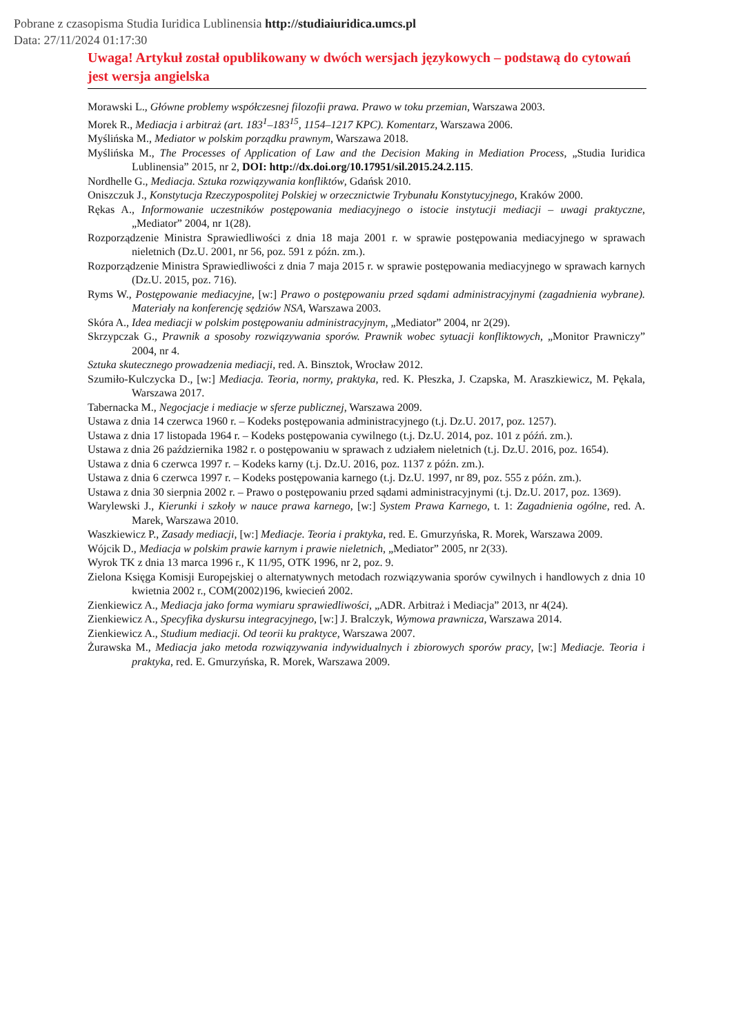Pobrane z czasopisma Studia Iuridica Lublinensia http://studiaiuridica.umcs.pl
Data: 27/11/2024 01:17:30
Uwaga! Artykuł został opublikowany w dwóch wersjach językowych – podstawą do cytowań jest wersja angielska
Morawski L., Główne problemy współczesnej filozofii prawa. Prawo w toku przemian, Warszawa 2003.
Morek R., Mediacja i arbitraż (art. 183<sup>1</sup>–183<sup>15</sup>, 1154–1217 KPC). Komentarz, Warszawa 2006.
Myślińska M., Mediator w polskim porządku prawnym, Warszawa 2018.
Myślińska M., The Processes of Application of Law and the Decision Making in Mediation Process, „Studia Iuridica Lublinensia” 2015, nr 2, DOI: http://dx.doi.org/10.17951/sil.2015.24.2.115.
Nordhelle G., Mediacja. Sztuka rozwiązywania konfliktów, Gdańsk 2010.
Oniszczuk J., Konstytucja Rzeczypospolitej Polskiej w orzecznictwie Trybunału Konstytucyjnego, Kraków 2000.
Rękas A., Informowanie uczestników postępowania mediacyjnego o istocie instytucji mediacji – uwagi praktyczne, „Mediator” 2004, nr 1(28).
Rozporządzenie Ministra Sprawiedliwości z dnia 18 maja 2001 r. w sprawie postępowania mediacyjnego w sprawach nieletnich (Dz.U. 2001, nr 56, poz. 591 z późn. zm.).
Rozporządzenie Ministra Sprawiedliwości z dnia 7 maja 2015 r. w sprawie postępowania mediacyjnego w sprawach karnych (Dz.U. 2015, poz. 716).
Ryms W., Postępowanie mediacyjne, [w:] Prawo o postępowaniu przed sądami administracyjnymi (zagadnienia wybrane). Materiały na konferencję sędziów NSA, Warszawa 2003.
Skóra A., Idea mediacji w polskim postępowaniu administracyjnym, „Mediator” 2004, nr 2(29).
Skrzypczak G., Prawnik a sposoby rozwiązywania sporów. Prawnik wobec sytuacji konfliktowych, „Monitor Prawniczy” 2004, nr 4.
Sztuka skutecznego prowadzenia mediacji, red. A. Binsztok, Wrocław 2012.
Szumiło-Kulczycka D., [w:] Mediacja. Teoria, normy, praktyka, red. K. Płeszka, J. Czapska, M. Araszkiewicz, M. Pękala, Warszawa 2017.
Tabernacka M., Negocjacje i mediacje w sferze publicznej, Warszawa 2009.
Ustawa z dnia 14 czerwca 1960 r. – Kodeks postępowania administracyjnego (t.j. Dz.U. 2017, poz. 1257).
Ustawa z dnia 17 listopada 1964 r. – Kodeks postępowania cywilnego (t.j. Dz.U. 2014, poz. 101 z późń. zm.).
Ustawa z dnia 26 października 1982 r. o postępowaniu w sprawach z udziałem nieletnich (t.j. Dz.U. 2016, poz. 1654).
Ustawa z dnia 6 czerwca 1997 r. – Kodeks karny (t.j. Dz.U. 2016, poz. 1137 z późn. zm.).
Ustawa z dnia 6 czerwca 1997 r. – Kodeks postępowania karnego (t.j. Dz.U. 1997, nr 89, poz. 555 z późn. zm.).
Ustawa z dnia 30 sierpnia 2002 r. – Prawo o postępowaniu przed sądami administracyjnymi (t.j. Dz.U. 2017, poz. 1369).
Warylewski J., Kierunki i szkoły w nauce prawa karnego, [w:] System Prawa Karnego, t. 1: Zagadnienia ogólne, red. A. Marek, Warszawa 2010.
Waszkiewicz P., Zasady mediacji, [w:] Mediacje. Teoria i praktyka, red. E. Gmurzyńska, R. Morek, Warszawa 2009.
Wójcik D., Mediacja w polskim prawie karnym i prawie nieletnich, „Mediator” 2005, nr 2(33).
Wyrok TK z dnia 13 marca 1996 r., K 11/95, OTK 1996, nr 2, poz. 9.
Zielona Księga Komisji Europejskiej o alternatywnych metodach rozwiązywania sporów cywilnych i handlowych z dnia 10 kwietnia 2002 r., COM(2002)196, kwiecień 2002.
Zienkiewicz A., Mediacja jako forma wymiaru sprawiedliwości, „ADR. Arbitraż i Mediacja” 2013, nr 4(24).
Zienkiewicz A., Specyfika dyskursu integracyjnego, [w:] J. Bralczyk, Wymowa prawnicza, Warszawa 2014.
Zienkiewicz A., Studium mediacji. Od teorii ku praktyce, Warszawa 2007.
Żurawska M., Mediacja jako metoda rozwiązywania indywidualnych i zbiorowych sporów pracy, [w:] Mediacje. Teoria i praktyka, red. E. Gmurzyńska, R. Morek, Warszawa 2009.